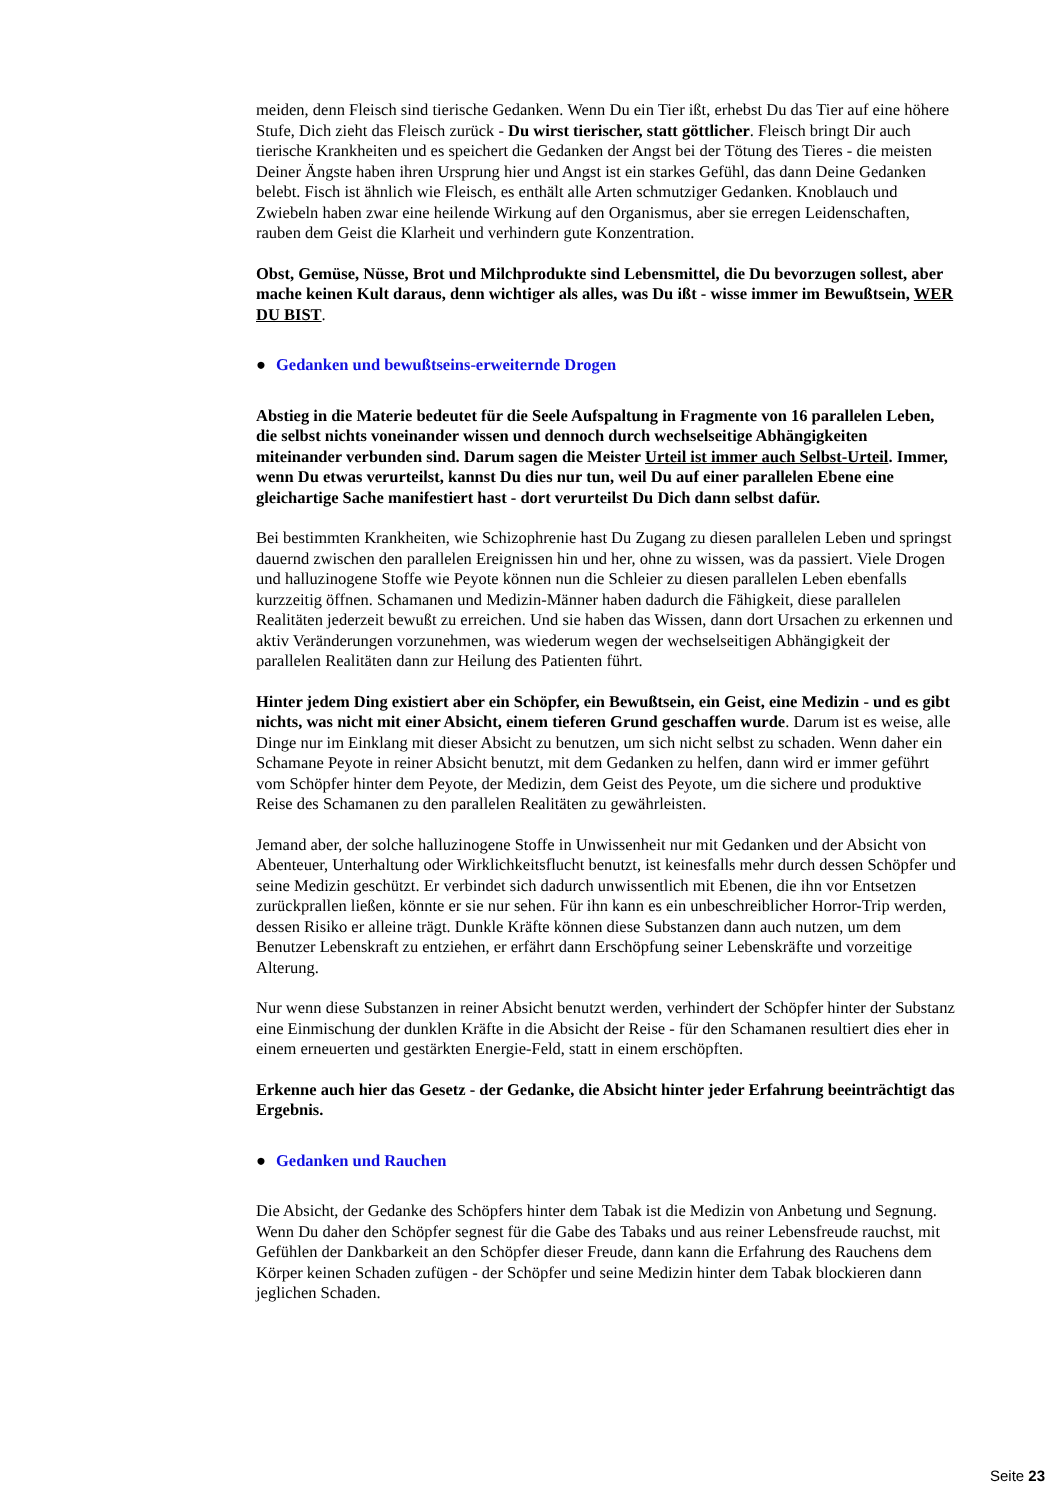meiden, denn Fleisch sind tierische Gedanken. Wenn Du ein Tier ißt, erhebst Du das Tier auf eine höhere Stufe, Dich zieht das Fleisch zurück - Du wirst tierischer, statt göttlicher. Fleisch bringt Dir auch tierische Krankheiten und es speichert die Gedanken der Angst bei der Tötung des Tieres - die meisten Deiner Ängste haben ihren Ursprung hier und Angst ist ein starkes Gefühl, das dann Deine Gedanken belebt. Fisch ist ähnlich wie Fleisch, es enthält alle Arten schmutziger Gedanken. Knoblauch und Zwiebeln haben zwar eine heilende Wirkung auf den Organismus, aber sie erregen Leidenschaften, rauben dem Geist die Klarheit und verhindern gute Konzentration.
Obst, Gemüse, Nüsse, Brot und Milchprodukte sind Lebensmittel, die Du bevorzugen sollest, aber mache keinen Kult daraus, denn wichtiger als alles, was Du ißt - wisse immer im Bewußtsein, WER DU BIST.
● Gedanken und bewußtseins-erweiternde Drogen
Abstieg in die Materie bedeutet für die Seele Aufspaltung in Fragmente von 16 parallelen Leben, die selbst nichts voneinander wissen und dennoch durch wechselseitige Abhängigkeiten miteinander verbunden sind. Darum sagen die Meister Urteil ist immer auch Selbst-Urteil. Immer, wenn Du etwas verurteilst, kannst Du dies nur tun, weil Du auf einer parallelen Ebene eine gleichartige Sache manifestiert hast - dort verurteilst Du Dich dann selbst dafür.
Bei bestimmten Krankheiten, wie Schizophrenie hast Du Zugang zu diesen parallelen Leben und springst dauernd zwischen den parallelen Ereignissen hin und her, ohne zu wissen, was da passiert. Viele Drogen und halluzinogene Stoffe wie Peyote können nun die Schleier zu diesen parallelen Leben ebenfalls kurzzeitig öffnen. Schamanen und Medizin-Männer haben dadurch die Fähigkeit, diese parallelen Realitäten jederzeit bewußt zu erreichen. Und sie haben das Wissen, dann dort Ursachen zu erkennen und aktiv Veränderungen vorzunehmen, was wiederum wegen der wechselseitigen Abhängigkeit der parallelen Realitäten dann zur Heilung des Patienten führt.
Hinter jedem Ding existiert aber ein Schöpfer, ein Bewußtsein, ein Geist, eine Medizin - und es gibt nichts, was nicht mit einer Absicht, einem tieferen Grund geschaffen wurde. Darum ist es weise, alle Dinge nur im Einklang mit dieser Absicht zu benutzen, um sich nicht selbst zu schaden. Wenn daher ein Schamane Peyote in reiner Absicht benutzt, mit dem Gedanken zu helfen, dann wird er immer geführt vom Schöpfer hinter dem Peyote, der Medizin, dem Geist des Peyote, um die sichere und produktive Reise des Schamanen zu den parallelen Realitäten zu gewährleisten.
Jemand aber, der solche halluzinogene Stoffe in Unwissenheit nur mit Gedanken und der Absicht von Abenteuer, Unterhaltung oder Wirklichkeitsflucht benutzt, ist keinesfalls mehr durch dessen Schöpfer und seine Medizin geschützt. Er verbindet sich dadurch unwissentlich mit Ebenen, die ihn vor Entsetzen zurückprallen ließen, könnte er sie nur sehen. Für ihn kann es ein unbeschreiblicher Horror-Trip werden, dessen Risiko er alleine trägt. Dunkle Kräfte können diese Substanzen dann auch nutzen, um dem Benutzer Lebenskraft zu entziehen, er erfährt dann Erschöpfung seiner Lebenskräfte und vorzeitige Alterung.
Nur wenn diese Substanzen in reiner Absicht benutzt werden, verhindert der Schöpfer hinter der Substanz eine Einmischung der dunklen Kräfte in die Absicht der Reise - für den Schamanen resultiert dies eher in einem erneuerten und gestärkten Energie-Feld, statt in einem erschöpften.
Erkenne auch hier das Gesetz - der Gedanke, die Absicht hinter jeder Erfahrung beeinträchtigt das Ergebnis.
● Gedanken und Rauchen
Die Absicht, der Gedanke des Schöpfers hinter dem Tabak ist die Medizin von Anbetung und Segnung. Wenn Du daher den Schöpfer segnest für die Gabe des Tabaks und aus reiner Lebensfreude rauchst, mit Gefühlen der Dankbarkeit an den Schöpfer dieser Freude, dann kann die Erfahrung des Rauchens dem Körper keinen Schaden zufügen - der Schöpfer und seine Medizin hinter dem Tabak blockieren dann jeglichen Schaden.
Seite 23